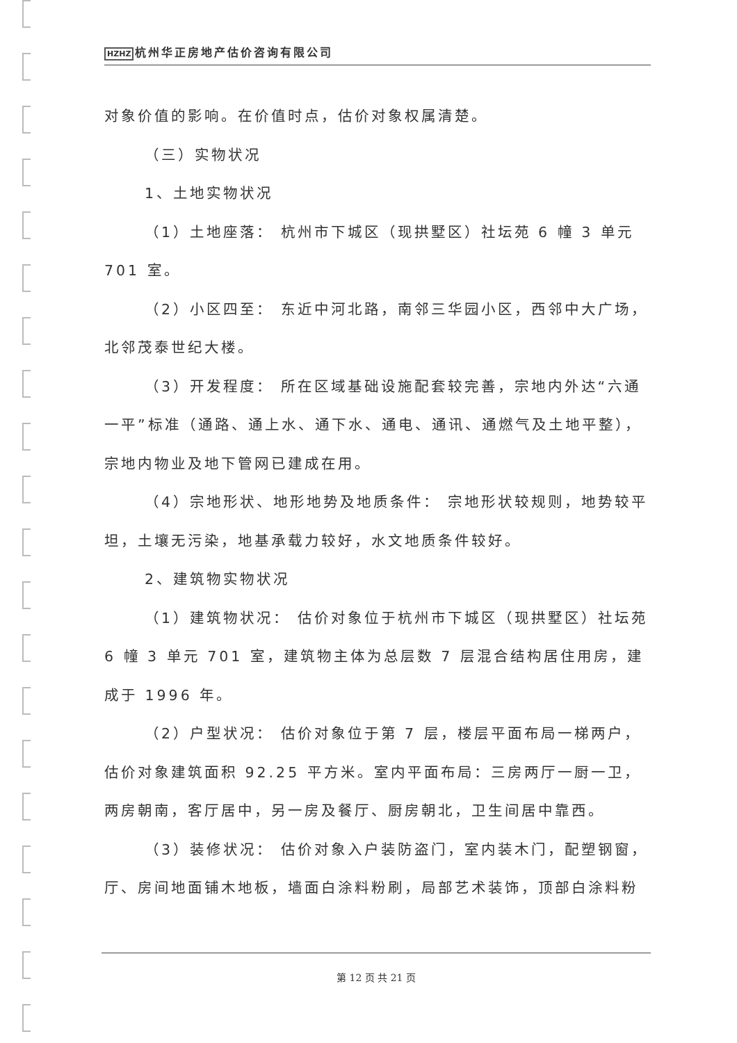HZHZ 杭州华正房地产估价咨询有限公司
对象价值的影响。在价值时点，估价对象权属清楚。
（三）实物状况
1、土地实物状况
（1）土地座落： 杭州市下城区（现拱墅区）社坛苑 6 幢 3 单元 701 室。
（2）小区四至： 东近中河北路，南邻三华园小区，西邻中大广场，北邻茂泰世纪大楼。
（3）开发程度： 所在区域基础设施配套较完善，宗地内外达“六通一平”标准（通路、通上水、通下水、通电、通讯、通燃气及土地平整），宗地内物业及地下管网已建成在用。
（4）宗地形状、地形地势及地质条件： 宗地形状较规则，地势较平坦，土壤无污染，地基承载力较好，水文地质条件较好。
2、建筑物实物状况
（1）建筑物状况： 估价对象位于杭州市下城区（现拱墅区）社坛苑 6 幢 3 单元 701 室，建筑物主体为总层数 7 层混合结构居住用房，建成于 1996 年。
（2）户型状况： 估价对象位于第 7 层，楼层平面布局一梯两户，估价对象建筑面积 92.25 平方米。室内平面布局：三房两厅一厨一卫，两房朝南，客厅居中，另一房及餐厅、厨房朝北，卫生间居中靠西。
（3）装修状况： 估价对象入户装防盗门，室内装木门，配塑钢窗，厅、房间地面铺木地板，墙面白涂料粉刷，局部艺术装饰，顶部白涂料粉
第 12 页 共 21 页